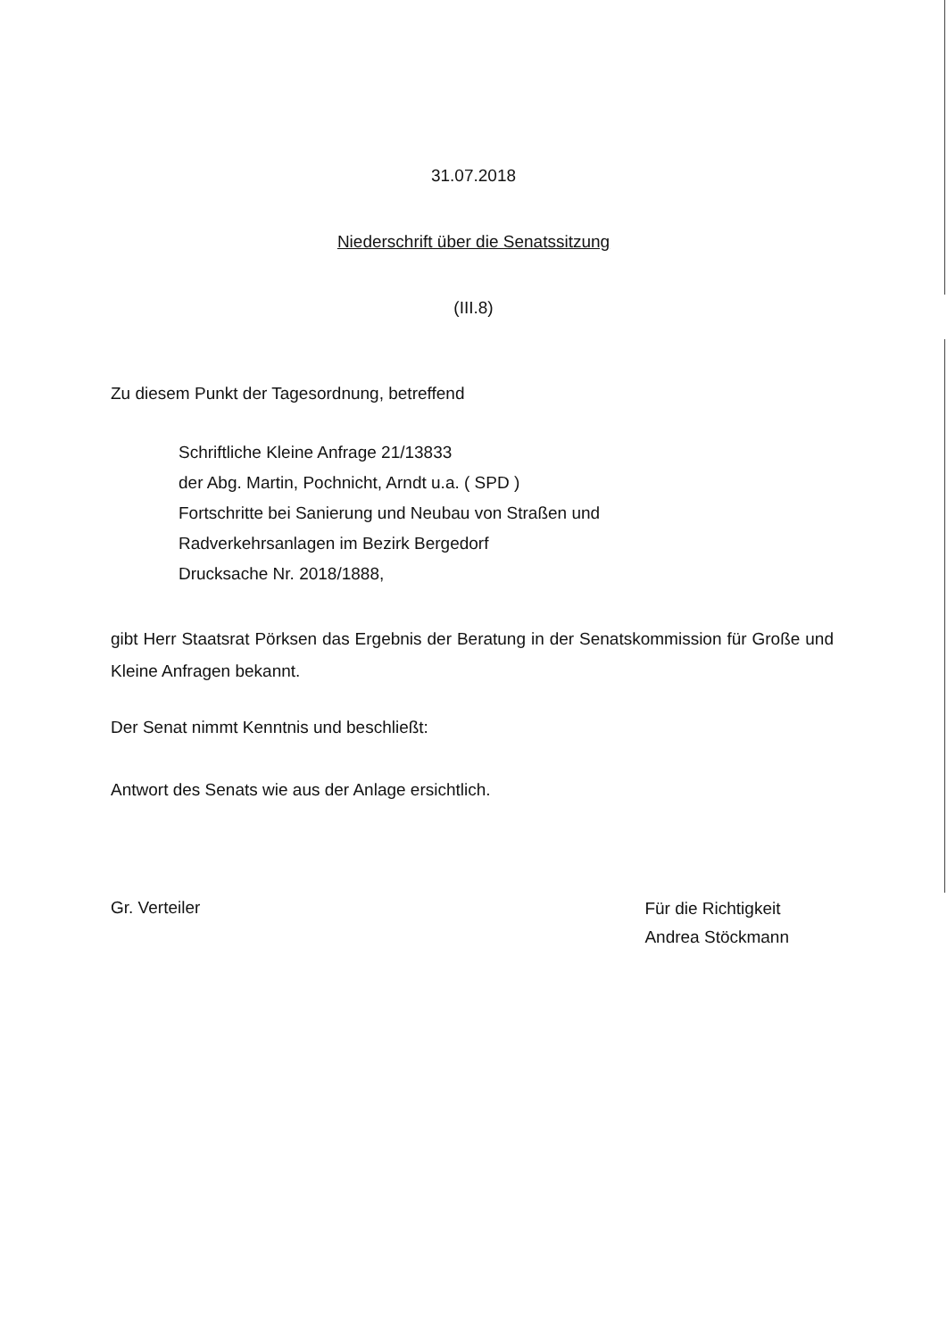31.07.2018
Niederschrift über die Senatssitzung
(III.8)
Zu diesem Punkt der Tagesordnung, betreffend
Schriftliche Kleine Anfrage 21/13833
der Abg. Martin, Pochnicht, Arndt u.a. ( SPD )
Fortschritte bei Sanierung und Neubau von Straßen und
Radverkehrsanlagen im Bezirk Bergedorf
Drucksache Nr. 2018/1888,
gibt Herr Staatsrat Pörksen das Ergebnis der Beratung in der Senatskommission für Große und Kleine Anfragen bekannt.
Der Senat nimmt Kenntnis und beschließt:
Antwort des Senats wie aus der Anlage ersichtlich.
Gr. Verteiler
Für die Richtigkeit
Andrea Stöckmann